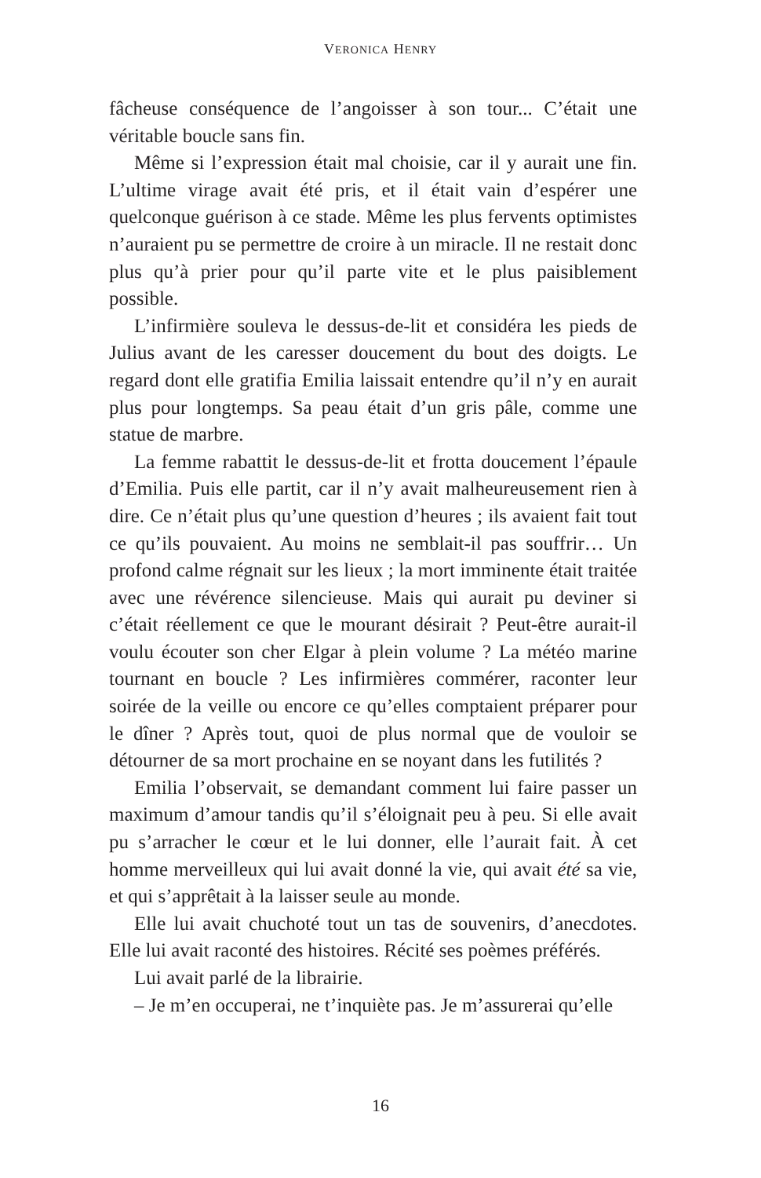VERONICA HENRY
fâcheuse conséquence de l’angoisser à son tour... C’était une véritable boucle sans fin.
Même si l’expression était mal choisie, car il y aurait une fin. L’ultime virage avait été pris, et il était vain d’espérer une quelconque guérison à ce stade. Même les plus fervents optimistes n’auraient pu se permettre de croire à un miracle. Il ne restait donc plus qu’à prier pour qu’il parte vite et le plus paisiblement possible.
L’infirmière souleva le dessus-de-lit et considéra les pieds de Julius avant de les caresser doucement du bout des doigts. Le regard dont elle gratifia Emilia laissait entendre qu’il n’y en aurait plus pour longtemps. Sa peau était d’un gris pâle, comme une statue de marbre.
La femme rabattit le dessus-de-lit et frotta doucement l’épaule d’Emilia. Puis elle partit, car il n’y avait malheureusement rien à dire. Ce n’était plus qu’une question d’heures ; ils avaient fait tout ce qu’ils pouvaient. Au moins ne semblait-il pas souffrir… Un profond calme régnait sur les lieux ; la mort imminente était traitée avec une révérence silencieuse. Mais qui aurait pu deviner si c’était réellement ce que le mourant désirait ? Peut-être aurait-il voulu écouter son cher Elgar à plein volume ? La météo marine tournant en boucle ? Les infirmières commérer, raconter leur soirée de la veille ou encore ce qu’elles comptaient préparer pour le dîner ? Après tout, quoi de plus normal que de vouloir se détourner de sa mort prochaine en se noyant dans les futilités ?
Emilia l’observait, se demandant comment lui faire passer un maximum d’amour tandis qu’il s’éloignait peu à peu. Si elle avait pu s’arracher le cœur et le lui donner, elle l’aurait fait. À cet homme merveilleux qui lui avait donné la vie, qui avait été sa vie, et qui s’apprêtait à la laisser seule au monde.
Elle lui avait chuchoté tout un tas de souvenirs, d’anecdotes. Elle lui avait raconté des histoires. Récité ses poèmes préférés.
Lui avait parlé de la librairie.
– Je m’en occuperai, ne t’inquiète pas. Je m’assurerai qu’elle
16